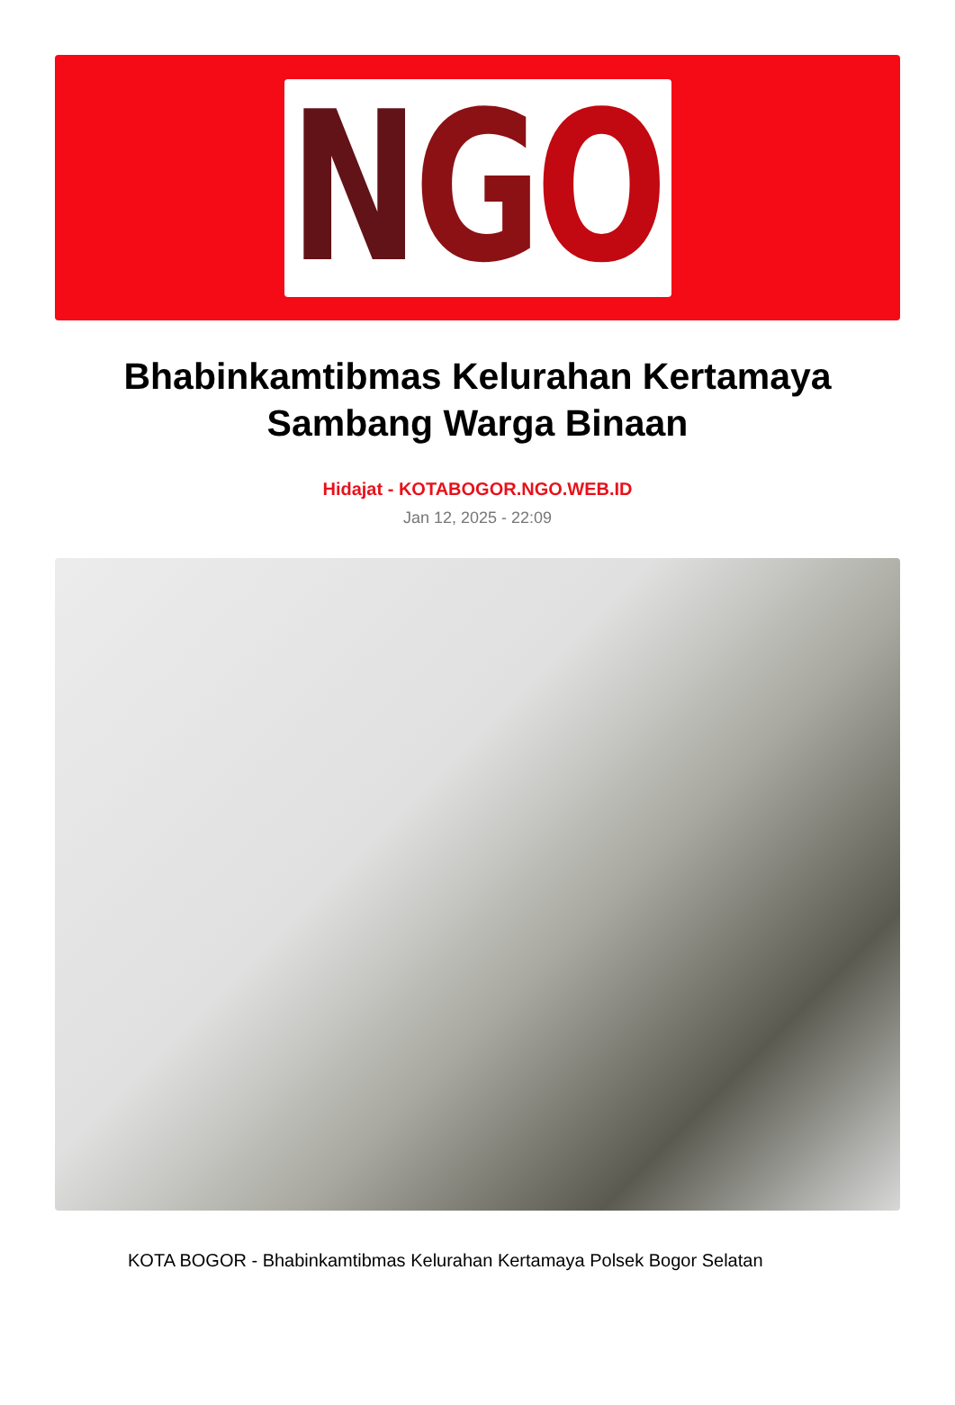N G O
Bhabinkamtibmas Kelurahan Kertamaya Sambang Warga Binaan
Hidajat - KOTABOGOR.NGO.WEB.ID
Jan 12, 2025 - 22:09
KOTA BOGOR - Bhabinkamtibmas Kelurahan Kertamaya Polsek Bogor Selatan